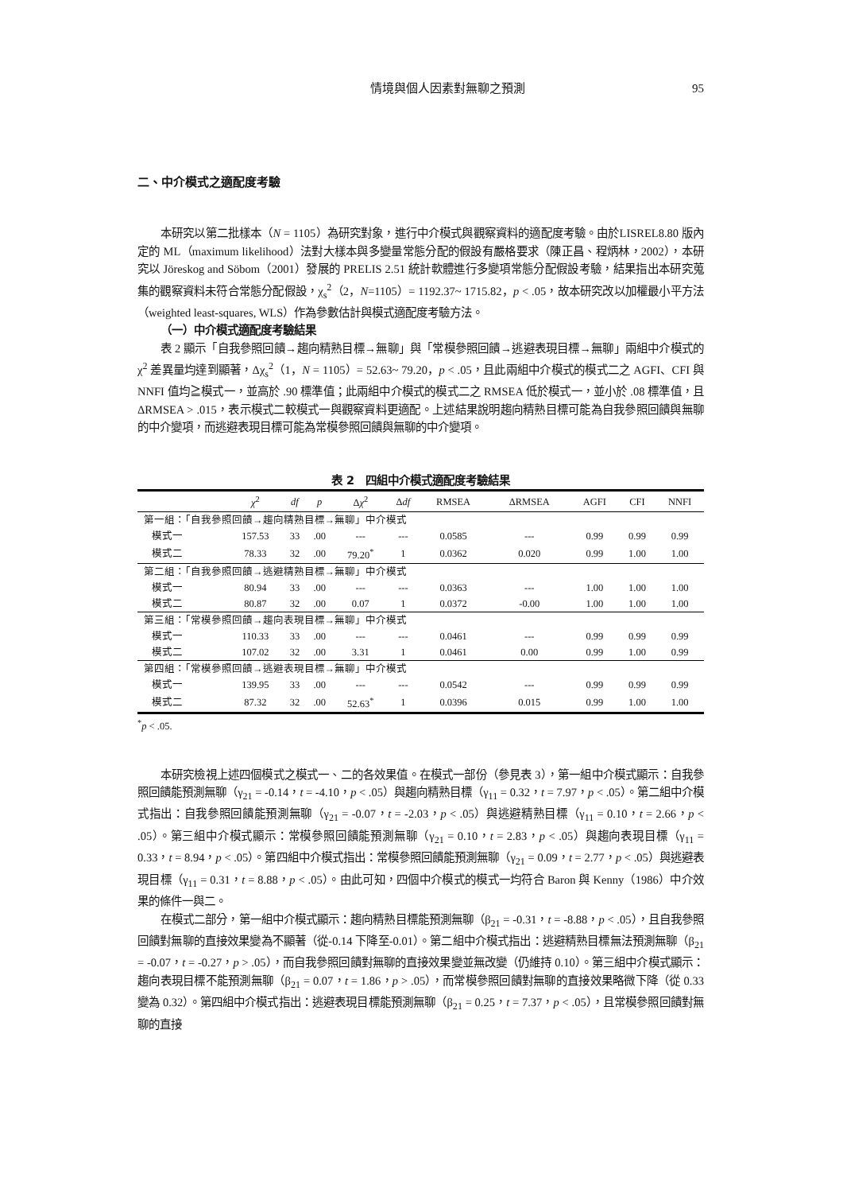情境與個人因素對無聊之預測 95
二、中介模式之適配度考驗
本研究以第二批樣本（N = 1105）為研究對象，進行中介模式與觀察資料的適配度考驗。由於LISREL8.80 版內定的 ML（maximum likelihood）法對大樣本與多變量常態分配的假設有嚴格要求（陳正昌、程炳林，2002），本研究以 Jöreskog and Söbom（2001）發展的 PRELIS 2.51 統計軟體進行多變項常態分配假設考驗，結果指出本研究蒐集的觀察資料未符合常態分配假設，χ<sub>s</sub><sup>2</sup>（2，N=1105）= 1192.37~ 1715.82，p < .05，故本研究改以加權最小平方法（weighted least-squares, WLS）作為參數估計與模式適配度考驗方法。
（一）中介模式適配度考驗結果
表 2 顯示「自我參照回饋→趨向精熟目標→無聊」與「常模參照回饋→逃避表現目標→無聊」兩組中介模式的 χ<sup>2</sup> 差異量均達到顯著，Δχ<sub>s</sub><sup>2</sup>（1，N = 1105）= 52.63~ 79.20，p < .05，且此兩組中介模式的模式二之 AGFI、CFI 與 NNFI 值均≧模式一，並高於 .90 標準值；此兩組中介模式的模式二之 RMSEA 低於模式一，並小於 .08 標準值，且ΔRMSEA > .015，表示模式二較模式一與觀察資料更適配。上述結果說明趨向精熟目標可能為自我參照回饋與無聊的中介變項，而逃避表現目標可能為常模參照回饋與無聊的中介變項。
表 2　四組中介模式適配度考驗結果
| | χ<sup>2</sup> | df | p | Δ χ<sup>2</sup> | Δ df | RMSEA | ΔRMSEA | AGFI | CFI | NNFI |
| --- | --- | --- | --- | --- | --- | --- | --- | --- | --- | --- |
| 第一組：「自我參照回饋→趨向精熟目標→無聊」中介模式 | | | | | | | | | | |
| 模式一 | 157.53 | 33 | .00 | --- | --- | 0.0585 | --- | 0.99 | 0.99 | 0.99 |
| 模式二 | 78.33 | 32 | .00 | 79.20<sup>*</sup> | 1 | 0.0362 | 0.020 | 0.99 | 1.00 | 1.00 |
| 第二組：「自我參照回饋→逃避精熟目標→無聊」中介模式 | | | | | | | | | | |
| 模式一 | 80.94 | 33 | .00 | --- | --- | 0.0363 | --- | 1.00 | 1.00 | 1.00 |
| 模式二 | 80.87 | 32 | .00 | 0.07 | 1 | 0.0372 | -0.00 | 1.00 | 1.00 | 1.00 |
| 第三組：「常模參照回饋→趨向表現目標→無聊」中介模式 | | | | | | | | | | |
| 模式一 | 110.33 | 33 | .00 | --- | --- | 0.0461 | --- | 0.99 | 0.99 | 0.99 |
| 模式二 | 107.02 | 32 | .00 | 3.31 | 1 | 0.0461 | 0.00 | 0.99 | 1.00 | 0.99 |
| 第四組：「常模參照回饋→逃避表現目標→無聊」中介模式 | | | | | | | | | | |
| 模式一 | 139.95 | 33 | .00 | --- | --- | 0.0542 | --- | 0.99 | 0.99 | 0.99 |
| 模式二 | 87.32 | 32 | .00 | 52.63<sup>*</sup> | 1 | 0.0396 | 0.015 | 0.99 | 1.00 | 1.00 |
<sup>*</sup> p < .05.
本研究檢視上述四個模式之模式一、二的各效果值。在模式一部份（參見表 3），第一組中介模式顯示：自我參照回饋能預測無聊（γ<sub>21</sub> = -0.14，t = -4.10，p < .05）與趨向精熟目標（γ<sub>11</sub> = 0.32，t = 7.97，p < .05）。第二組中介模式指出：自我參照回饋能預測無聊（γ<sub>21</sub> = -0.07，t = -2.03，p < .05）與逃避精熟目標（γ<sub>11</sub> = 0.10，t = 2.66，p < .05）。第三組中介模式顯示：常模參照回饋能預測無聊（γ<sub>21</sub> = 0.10，t = 2.83，p < .05）與趨向表現目標（γ<sub>11</sub> = 0.33，t = 8.94，p < .05）。第四組中介模式指出：常模參照回饋能預測無聊（γ<sub>21</sub> = 0.09，t = 2.77，p < .05）與逃避表現目標（γ<sub>11</sub> = 0.31，t = 8.88，p < .05）。由此可知，四個中介模式的模式一均符合 Baron 與 Kenny（1986）中介效果的條件一與二。
在模式二部分，第一組中介模式顯示：趨向精熟目標能預測無聊（β<sub>21</sub> = -0.31，t = -8.88，p < .05），且自我參照回饋對無聊的直接效果變為不顯著（從-0.14 下降至-0.01）。第二組中介模式指出：逃避精熟目標無法預測無聊（β<sub>21</sub> = -0.07，t = -0.27，p > .05），而自我參照回饋對無聊的直接效果變並無改變（仍維持 0.10）。第三組中介模式顯示：趨向表現目標不能預測無聊（β<sub>21</sub> = 0.07，t = 1.86，p > .05），而常模參照回饋對無聊的直接效果略微下降（從 0.33 變為 0.32）。第四組中介模式指出：逃避表現目標能預測無聊（β<sub>21</sub> = 0.25，t = 7.37，p < .05），且常模參照回饋對無聊的直接